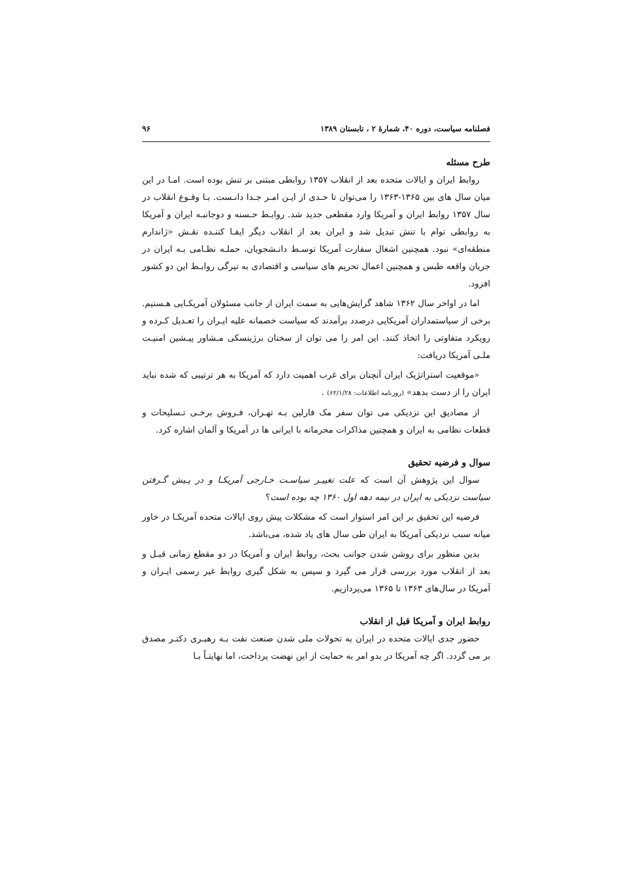فصلنامه سیاست، دوره ۴۰، شمارهٔ ۲ ، تابستان ۱۳۸۹ ۹۶
طرح مسئله
روابط ایران و ایالات متحده بعد از انقلاب ۱۳۵۷ روابطی مبتنی بر تنش بوده است. امـا در این میان سال های بین ۱۳۶۵-۱۳۶۳ را می‌توان تا حـدی از ایـن امـر جـدا دانـست. بـا وقـوع انقلاب در سال ۱۳۵۷ روابط ایران و آمریکا وارد مقطعی جدید شد. روابـط حـسنه و دوجانبـه ایران و آمریکا به روابطی توام با تنش تبدیل شد و ایران بعد از انقلاب دیگر ایفـا کننـده نقـش «ژاندارم منطقه‌ای» نبود. همچنین اشغال سفارت آمریکا توسـط دانـشجویان، حملـه نظـامی بـه ایران در جریان واقعه طبس و همچنین اعمال تحریم های سیاسی و اقتصادی به تیرگی روابـط این دو کشور افزود.
اما در اواخر سال ۱۳۶۲ شاهد گرایش‌هایی به سمت ایران از جانب مسئولان آمریکـایی هـستیم. برخی از سیاستمداران آمریکایی درصدد برآمدند که سیاست خصمانه علیه ایـران را تعـدیل کـرده و رویکرد متفاوتی را اتخاذ کنند. این امر را می توان از سخنان برژینسکی مـشاور پیـشین امنیـت ملـی آمریکا دریافت:
«موقعیت استراتژیک ایران آنچنان برای غرب اهمیت دارد که آمریکا به هر ترتیبی که شده نباید ایران را از دست بدهد» (روزنامه اطلاعات: ۶۲/۱/۲۸) .
از مصادیق این نزدیکی می توان سفر مک فارلین بـه تهـران، فـروش برخـی تـسلیحات و قطعات نظامی به ایران و همچنین مذاکرات محرمانه با ایرانی ها در آمریکا و آلمان اشاره کرد.
سوال و فرضیه تحقیق
سوال این پژوهش آن است که علت تغییـر سیاسـت خـارجی آمریکـا و در پـیش گـرفتن سیاست نزدیکی به ایران در نیمه دهه اول ۱۳۶۰ چه بوده است؟
فرضیه این تحقیق بر این امر استوار است که مشکلات پیش روی ایالات متحده آمریکـا در خاور میانه سبب نزدیکی آمریکا به ایران طی سال های یاد شده، می‌باشد.
بدین منظور برای روشن شدن جوانب بحث، روابط ایران و آمریکا در دو مقطع زمانی قبـل و بعد از انقلاب مورد بررسی قرار می گیرد و سپس به شکل گیری روابط غیر رسمی ایـران و آمریکا در سال‌های ۱۳۶۳ تا ۱۳۶۵ می‌پردازیم.
روابط ایران و آمریکا قبل از انقلاب
حضور جدی ایالات متحده در ایران به تحولات ملی شدن صنعت نفت بـه رهبـری دکتـر مصدق بر می گردد. اگر چه آمریکا در بدو امر به حمایت از این نهضت پرداخت، اما نهایتـاً بـا